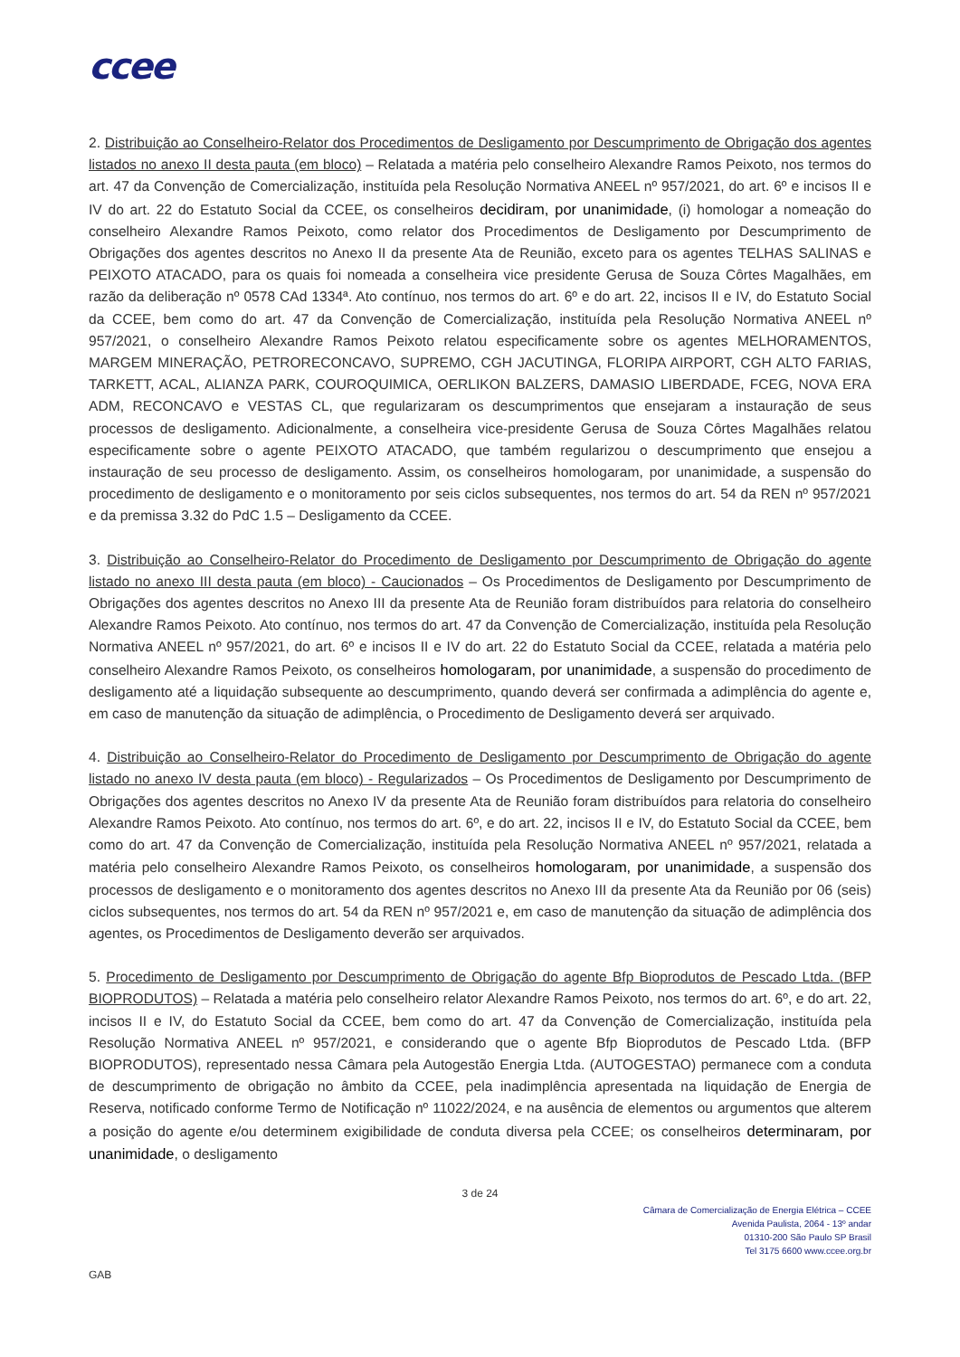ccee
2. Distribuição ao Conselheiro-Relator dos Procedimentos de Desligamento por Descumprimento de Obrigação dos agentes listados no anexo II desta pauta (em bloco) – Relatada a matéria pelo conselheiro Alexandre Ramos Peixoto, nos termos do art. 47 da Convenção de Comercialização, instituída pela Resolução Normativa ANEEL nº 957/2021, do art. 6º e incisos II e IV do art. 22 do Estatuto Social da CCEE, os conselheiros decidiram, por unanimidade, (i) homologar a nomeação do conselheiro Alexandre Ramos Peixoto, como relator dos Procedimentos de Desligamento por Descumprimento de Obrigações dos agentes descritos no Anexo II da presente Ata de Reunião, exceto para os agentes TELHAS SALINAS e PEIXOTO ATACADO, para os quais foi nomeada a conselheira vice presidente Gerusa de Souza Côrtes Magalhães, em razão da deliberação nº 0578 CAd 1334ª. Ato contínuo, nos termos do art. 6º e do art. 22, incisos II e IV, do Estatuto Social da CCEE, bem como do art. 47 da Convenção de Comercialização, instituída pela Resolução Normativa ANEEL nº 957/2021, o conselheiro Alexandre Ramos Peixoto relatou especificamente sobre os agentes MELHORAMENTOS, MARGEM MINERAÇÃO, PETRORECONCAVO, SUPREMO, CGH JACUTINGA, FLORIPA AIRPORT, CGH ALTO FARIAS, TARKETT, ACAL, ALIANZA PARK, COUROQUIMICA, OERLIKON BALZERS, DAMASIO LIBERDADE, FCEG, NOVA ERA ADM, RECONCAVO e VESTAS CL, que regularizaram os descumprimentos que ensejaram a instauração de seus processos de desligamento. Adicionalmente, a conselheira vice-presidente Gerusa de Souza Côrtes Magalhães relatou especificamente sobre o agente PEIXOTO ATACADO, que também regularizou o descumprimento que ensejou a instauração de seu processo de desligamento. Assim, os conselheiros homologaram, por unanimidade, a suspensão do procedimento de desligamento e o monitoramento por seis ciclos subsequentes, nos termos do art. 54 da REN nº 957/2021 e da premissa 3.32 do PdC 1.5 – Desligamento da CCEE.
3. Distribuição ao Conselheiro-Relator do Procedimento de Desligamento por Descumprimento de Obrigação do agente listado no anexo III desta pauta (em bloco) - Caucionados – Os Procedimentos de Desligamento por Descumprimento de Obrigações dos agentes descritos no Anexo III da presente Ata de Reunião foram distribuídos para relatoria do conselheiro Alexandre Ramos Peixoto. Ato contínuo, nos termos do art. 47 da Convenção de Comercialização, instituída pela Resolução Normativa ANEEL nº 957/2021, do art. 6º e incisos II e IV do art. 22 do Estatuto Social da CCEE, relatada a matéria pelo conselheiro Alexandre Ramos Peixoto, os conselheiros homologaram, por unanimidade, a suspensão do procedimento de desligamento até a liquidação subsequente ao descumprimento, quando deverá ser confirmada a adimplência do agente e, em caso de manutenção da situação de adimplência, o Procedimento de Desligamento deverá ser arquivado.
4. Distribuição ao Conselheiro-Relator do Procedimento de Desligamento por Descumprimento de Obrigação do agente listado no anexo IV desta pauta (em bloco) - Regularizados – Os Procedimentos de Desligamento por Descumprimento de Obrigações dos agentes descritos no Anexo IV da presente Ata de Reunião foram distribuídos para relatoria do conselheiro Alexandre Ramos Peixoto. Ato contínuo, nos termos do art. 6º, e do art. 22, incisos II e IV, do Estatuto Social da CCEE, bem como do art. 47 da Convenção de Comercialização, instituída pela Resolução Normativa ANEEL nº 957/2021, relatada a matéria pelo conselheiro Alexandre Ramos Peixoto, os conselheiros homologaram, por unanimidade, a suspensão dos processos de desligamento e o monitoramento dos agentes descritos no Anexo III da presente Ata da Reunião por 06 (seis) ciclos subsequentes, nos termos do art. 54 da REN nº 957/2021 e, em caso de manutenção da situação de adimplência dos agentes, os Procedimentos de Desligamento deverão ser arquivados.
5. Procedimento de Desligamento por Descumprimento de Obrigação do agente Bfp Bioprodutos de Pescado Ltda. (BFP BIOPRODUTOS) – Relatada a matéria pelo conselheiro relator Alexandre Ramos Peixoto, nos termos do art. 6º, e do art. 22, incisos II e IV, do Estatuto Social da CCEE, bem como do art. 47 da Convenção de Comercialização, instituída pela Resolução Normativa ANEEL nº 957/2021, e considerando que o agente Bfp Bioprodutos de Pescado Ltda. (BFP BIOPRODUTOS), representado nessa Câmara pela Autogestão Energia Ltda. (AUTOGESTAO) permanece com a conduta de descumprimento de obrigação no âmbito da CCEE, pela inadimplência apresentada na liquidação de Energia de Reserva, notificado conforme Termo de Notificação nº 11022/2024, e na ausência de elementos ou argumentos que alterem a posição do agente e/ou determinem exigibilidade de conduta diversa pela CCEE; os conselheiros determinaram, por unanimidade, o desligamento
3 de 24
Câmara de Comercialização de Energia Elétrica – CCEE
Avenida Paulista, 2064 - 13º andar
01310-200 São Paulo SP Brasil
Tel 3175 6600 www.ccee.org.br
GAB